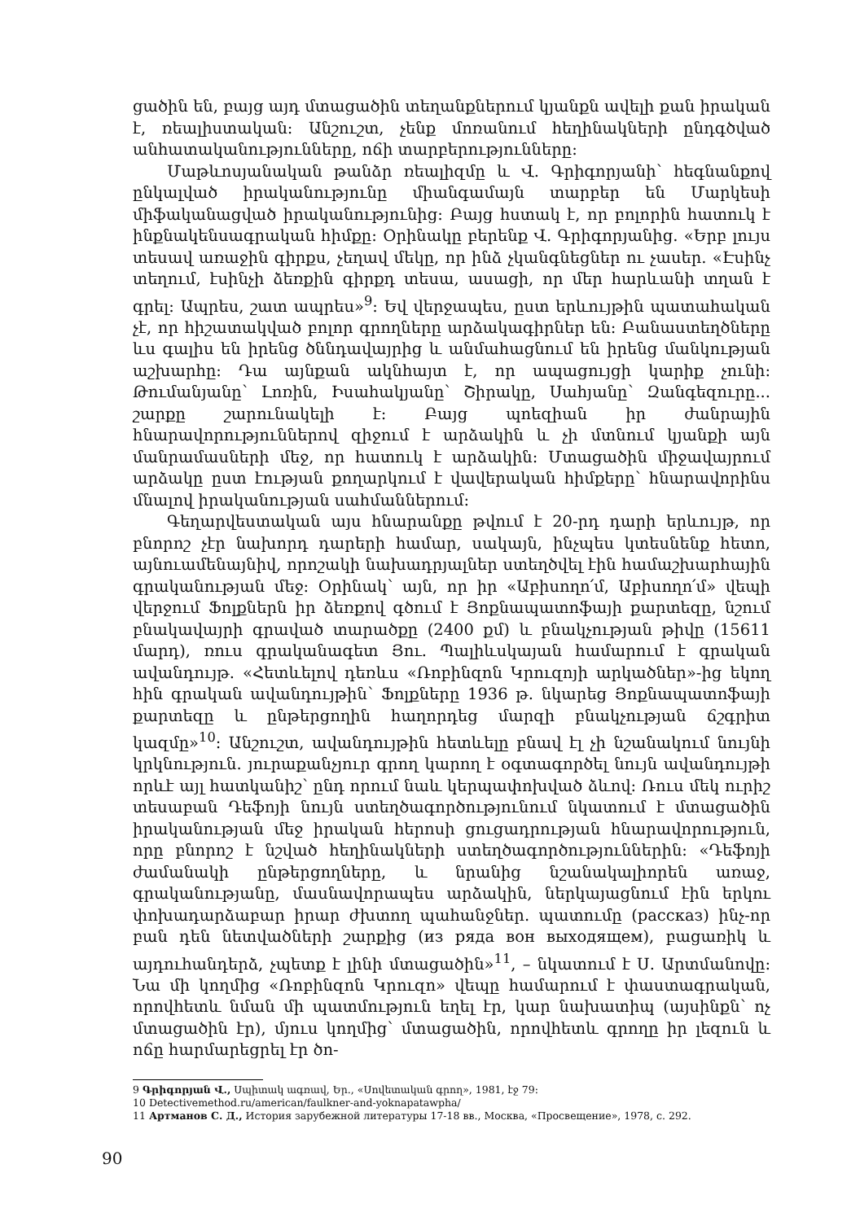ցածին են, բայց այդ մտացածին տեղանքներում կյանքն ավելի քան իրական է, ռեալիստական: Անշուշտ, չենք մոռանում հեղինակների ընդգծված անհատականությունները, ոճի տարբերությունները:
Մաթևոսյանական թանձր ռեալիզմը և Վ. Գրիգորյանի՝ հեգնանքով ընկալված իրականությունը միանգամայն տարբեր են Մարկեսի միֆականացված իրականությունից: Բայց հստակ է, որ բոլորին հատուկ է ինքնակենսագրական հիմքը: Օրինակը բերենք Վ. Գրիգորյանից. «Երբ լույս տեսավ առաջին գիրքս, չեղավ մեկը, որ ինձ չկանգնեցներ ու չասեր. «Էսինչ տեղում, էսինչի ձեռքին գիրքդ տեսա, ասացի, որ մեր հարևանի տղան է գրել: Ապրես, շատ ապրես»<sup>9</sup>: Եվ վերջապես, ըստ երևույթին պատահական չէ, որ հիշատակված բոլոր գրողները արձակագիրներ են: Բանաստեղծները ևս գալիս են իրենց ծննդավայրից և անմահացնում են իրենց մանկության աշխարհը: Դա այնքան ակնհայտ է, որ ապացույցի կարիք չունի: Թումանյանը՝ Լոռին, Իսահակյանը՝ Շիրակը, Սահյանը՝ Զանգեզուրը... շարքը շարունակելի է: Բայց պոեզիան իր ժանրային հնարավորություններով զիջում է արձակին և չի մտնում կյանքի այն մանրամասների մեջ, որ հատուկ է արձակին: Մտացածին միջավայրում արձակը ըստ էության քողարկում է վավերական հիմքերը՝ հնարավորինս մնալով իրականության սահմաններում:
Գեղարվեստական այս հնարանքը թվում է 20-րդ դարի երևույթ, որ բնորոշ չէր նախորդ դարերի համար, սակայն, ինչպես կտեսնենք հետո, այնուամենայնիվ, որոշակի նախադրյալներ ստեղծվել էին համաշխարհային գրականության մեջ: Օրինակ՝ այն, որ իր «Աբիսողո՛մ, Աբիսողո՛մ» վեպի վերջում Ֆոլքներն իր ձեռքով գծում է Յոքնապատոֆայի քարտեզը, նշում բնակավայրի գրաված տարածքը (2400 քմ) և բնակչության թիվը (15611 մարդ), ռուս գրականագետ Յու. Պալիևսկայան համարում է գրական ավանդույթ. «Հետևելով դեռևս «Ռոբինզոն Կրուզոյի արկածներ»-ից եկող հին գրական ավանդույթին՝ Ֆոլքները 1936 թ. նկարեց Յոքնապատոֆայի քարտեզը և ընթերցողին հաղորդեց մարզի բնակչության ճշգրիտ կազմը»<sup>10</sup>: Անշուշտ, ավանդույթին հետևելը բնավ էլ չի նշանակում նույնի կրկնություն. յուրաքանչյուր գրող կարող է օգտագործել նույն ավանդույթի որևէ այլ հատկանիշ՝ ընդ որում նաև կերպափոխված ձևով: Ռուս մեկ ուրիշ տեսաբան Դեֆոյի նույն ստեղծագործությունում նկատում է մտացածին իրականության մեջ իրական հերոսի ցուցադրության հնարավորություն, որը բնորոշ է նշված հեղինակների ստեղծագործություններին: «Դեֆոյի ժամանակի ընթերցողները, և նրանից նշանակալիորեն առաջ, գրականությանը, մասնավորապես արձակին, ներկայացնում էին երկու փոխադարձաբար իրար ժխտող պահանջներ. պատումը (рассказ) ինչ-որ բան դեն նետվածների շարքից (из ряда вон выходящем), բացառիկ և այդուհանդերձ, չպետք է լինի մտացածին»<sup>11</sup>, – նկատում է Ս. Արտմանովը: Նա մի կողմից «Ռոբինզոն Կրուզո» վեպը համարում է փաստագրական, որովհետև նման մի պատմություն եղել էր, կար նախատիպ (այսինքն՝ ոչ մտացածին էր), մյուս կողմից՝ մտացածին, որովհետև գրողը իր լեզուն և ոճը հարմարեցրել էր ծո-
9 Գրիգորյան Վ., Սպիտակ ագռավ, Եր., «Սովետական գրող», 1981, էջ 79:
10 Detectivemethod.ru/american/faulkner-and-yoknapatawpha/
11 Артманов С. Д., История зарубежной литературы 17-18 вв., Москва, «Просвещение», 1978, с. 292.
90